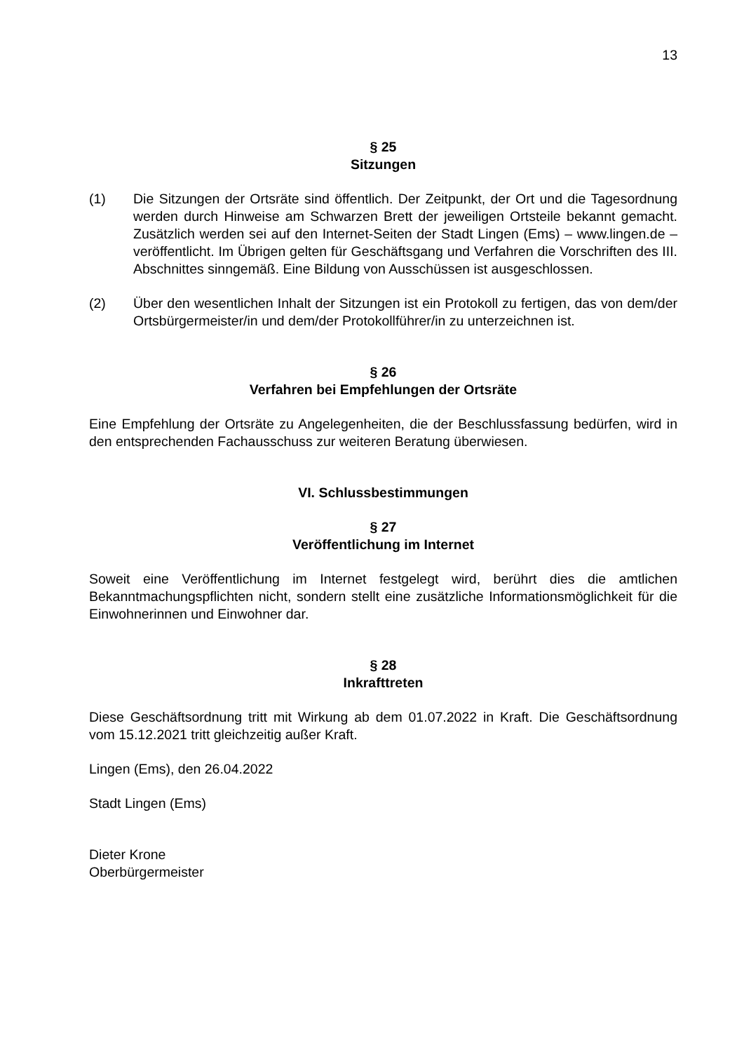13
§ 25
Sitzungen
(1) Die Sitzungen der Ortsräte sind öffentlich. Der Zeitpunkt, der Ort und die Tagesordnung werden durch Hinweise am Schwarzen Brett der jeweiligen Ortsteile bekannt gemacht. Zusätzlich werden sei auf den Internet-Seiten der Stadt Lingen (Ems) – www.lingen.de – veröffentlicht. Im Übrigen gelten für Geschäftsgang und Verfahren die Vorschriften des III. Abschnittes sinngemäß. Eine Bildung von Ausschüssen ist ausgeschlossen.
(2) Über den wesentlichen Inhalt der Sitzungen ist ein Protokoll zu fertigen, das von dem/der Ortsbürgermeister/in und dem/der Protokollführer/in zu unterzeichnen ist.
§ 26
Verfahren bei Empfehlungen der Ortsräte
Eine Empfehlung der Ortsräte zu Angelegenheiten, die der Beschlussfassung bedürfen, wird in den entsprechenden Fachausschuss zur weiteren Beratung überwiesen.
VI. Schlussbestimmungen
§ 27
Veröffentlichung im Internet
Soweit eine Veröffentlichung im Internet festgelegt wird, berührt dies die amtlichen Bekanntmachungspflichten nicht, sondern stellt eine zusätzliche Informationsmöglichkeit für die Einwohnerinnen und Einwohner dar.
§ 28
Inkrafttreten
Diese Geschäftsordnung tritt mit Wirkung ab dem 01.07.2022 in Kraft. Die Geschäftsordnung vom 15.12.2021 tritt gleichzeitig außer Kraft.
Lingen (Ems), den 26.04.2022
Stadt Lingen (Ems)
Dieter Krone
Oberbürgermeister